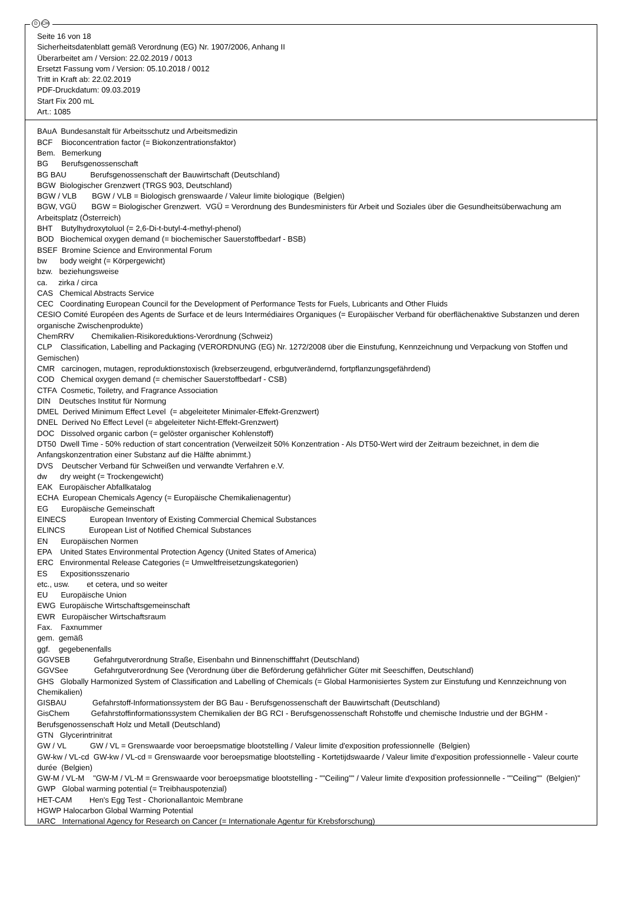D CH
Seite 16 von 18
Sicherheitsdatenblatt gemäß Verordnung (EG) Nr. 1907/2006, Anhang II
Überarbeitet am / Version: 22.02.2019 / 0013
Ersetzt Fassung vom / Version: 05.10.2018 / 0012
Tritt in Kraft ab: 22.02.2019
PDF-Druckdatum: 09.03.2019
Start Fix 200 mL
Art.: 1085
BAuA Bundesanstalt für Arbeitsschutz und Arbeitsmedizin
BCF Bioconcentration factor (= Biokonzentrationsfaktor)
Bem. Bemerkung
BG Berufsgenossenschaft
BG BAU Berufsgenossenschaft der Bauwirtschaft (Deutschland)
BGW Biologischer Grenzwert (TRGS 903, Deutschland)
BGW / VLB BGW / VLB = Biologisch grenswaarde / Valeur limite biologique (Belgien)
BGW, VGÜ BGW = Biologischer Grenzwert. VGÜ = Verordnung des Bundesministers für Arbeit und Soziales über die Gesundheitsüberwachung am Arbeitsplatz (Österreich)
BHT Butylhydroxytoluol (= 2,6-Di-t-butyl-4-methyl-phenol)
BOD Biochemical oxygen demand (= biochemischer Sauerstoffbedarf - BSB)
BSEF Bromine Science and Environmental Forum
bw body weight (= Körpergewicht)
bzw. beziehungsweise
ca. zirka / circa
CAS Chemical Abstracts Service
CEC Coordinating European Council for the Development of Performance Tests for Fuels, Lubricants and Other Fluids
CESIO Comité Européen des Agents de Surface et de leurs Intermédiaires Organiques (= Europäischer Verband für oberflächenaktive Substanzen und deren organische Zwischenprodukte)
ChemRRV Chemikalien-Risikoreduktions-Verordnung (Schweiz)
CLP Classification, Labelling and Packaging (VERORDNUNG (EG) Nr. 1272/2008 über die Einstufung, Kennzeichnung und Verpackung von Stoffen und Gemischen)
CMR carcinogen, mutagen, reproduktionstoxisch (krebserzeugend, erbgutverändernd, fortpflanzungsgefährdend)
COD Chemical oxygen demand (= chemischer Sauerstoffbedarf - CSB)
CTFA Cosmetic, Toiletry, and Fragrance Association
DIN Deutsches Institut für Normung
DMEL Derived Minimum Effect Level (= abgeleiteter Minimaler-Effekt-Grenzwert)
DNEL Derived No Effect Level (= abgeleiteter Nicht-Effekt-Grenzwert)
DOC Dissolved organic carbon (= gelöster organischer Kohlenstoff)
DT50 Dwell Time - 50% reduction of start concentration (Verweilzeit 50% Konzentration - Als DT50-Wert wird der Zeitraum bezeichnet, in dem die Anfangskonzentration einer Substanz auf die Hälfte abnimmt.)
DVS Deutscher Verband für Schweißen und verwandte Verfahren e.V.
dw dry weight (= Trockengewicht)
EAK Europäischer Abfallkatalog
ECHA European Chemicals Agency (= Europäische Chemikalienagentur)
EG Europäische Gemeinschaft
EINECS European Inventory of Existing Commercial Chemical Substances
ELINCS European List of Notified Chemical Substances
EN Europäischen Normen
EPA United States Environmental Protection Agency (United States of America)
ERC Environmental Release Categories (= Umweltfreisetzungskategorien)
ES Expositionsszenario
etc., usw. et cetera, und so weiter
EU Europäische Union
EWG Europäische Wirtschaftsgemeinschaft
EWR Europäischer Wirtschaftsraum
Fax. Faxnummer
gem. gemäß
ggf. gegebenenfalls
GGVSEB Gefahrgutverordnung Straße, Eisenbahn und Binnenschifffahrt (Deutschland)
GGVSee Gefahrgutverordnung See (Verordnung über die Beförderung gefährlicher Güter mit Seeschiffen, Deutschland)
GHS Globally Harmonized System of Classification and Labelling of Chemicals (= Global Harmonisiertes System zur Einstufung und Kennzeichnung von Chemikalien)
GISBAU Gefahrstoff-Informationssystem der BG Bau - Berufsgenossenschaft der Bauwirtschaft (Deutschland)
GisChem Gefahrstoffinformationssystem Chemikalien der BG RCI - Berufsgenossenschaft Rohstoffe und chemische Industrie und der BGHM - Berufsgenossenschaft Holz und Metall (Deutschland)
GTN Glycerintrinitrat
GW / VL GW / VL = Grenswaarde voor beroepsmatige blootstelling / Valeur limite d'exposition professionnelle (Belgien)
GW-kw / VL-cd GW-kw / VL-cd = Grenswaarde voor beroepsmatige blootstelling - Kortetijdswaarde / Valeur limite d'exposition professionnelle - Valeur courte durée (Belgien)
GW-M / VL-M "GW-M / VL-M = Grenswaarde voor beroepsmatige blootstelling - ""Ceiling"" / Valeur limite d'exposition professionnelle - ""Ceiling"" (Belgien)"
GWP Global warming potential (= Treibhauspotenzial)
HET-CAM Hen's Egg Test - Chorionallantoic Membrane
HGWP Halocarbon Global Warming Potential
IARC International Agency for Research on Cancer (= Internationale Agentur für Krebsforschung)